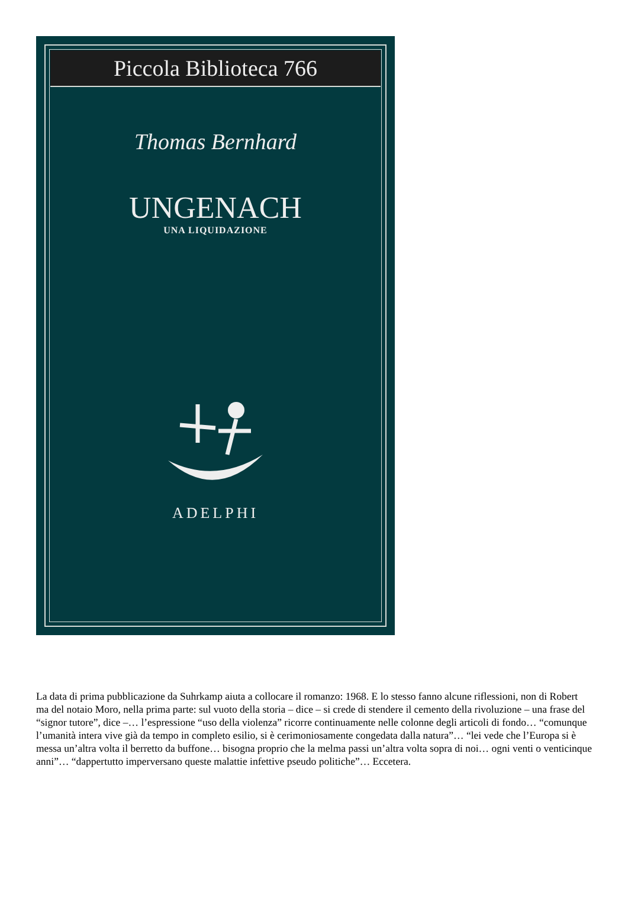Piccola Biblioteca 766
Thomas Bernhard
UNGENACH
UNA LIQUIDAZIONE
ADELPHI
La data di prima pubblicazione da Suhrkamp aiuta a collocare il romanzo: 1968. E lo stesso fanno alcune riflessioni, non di Robert ma del notaio Moro, nella prima parte: sul vuoto della storia – dice – si crede di stendere il cemento della rivoluzione – una frase del “signor tutore”, dice –… l’espressione “uso della violenza” ricorre continuamente nelle colonne degli articoli di fondo… “comunque l’umanità intera vive già da tempo in completo esilio, si è cerimoniosamente congedata dalla natura”… “lei vede che l’Europa si è messa un’altra volta il berretto da buffone… bisogna proprio che la melma passi un’altra volta sopra di noi… ogni venti o venticinque anni”… “dappertutto imperversano queste malattie infettive pseudo politiche”… Eccetera.